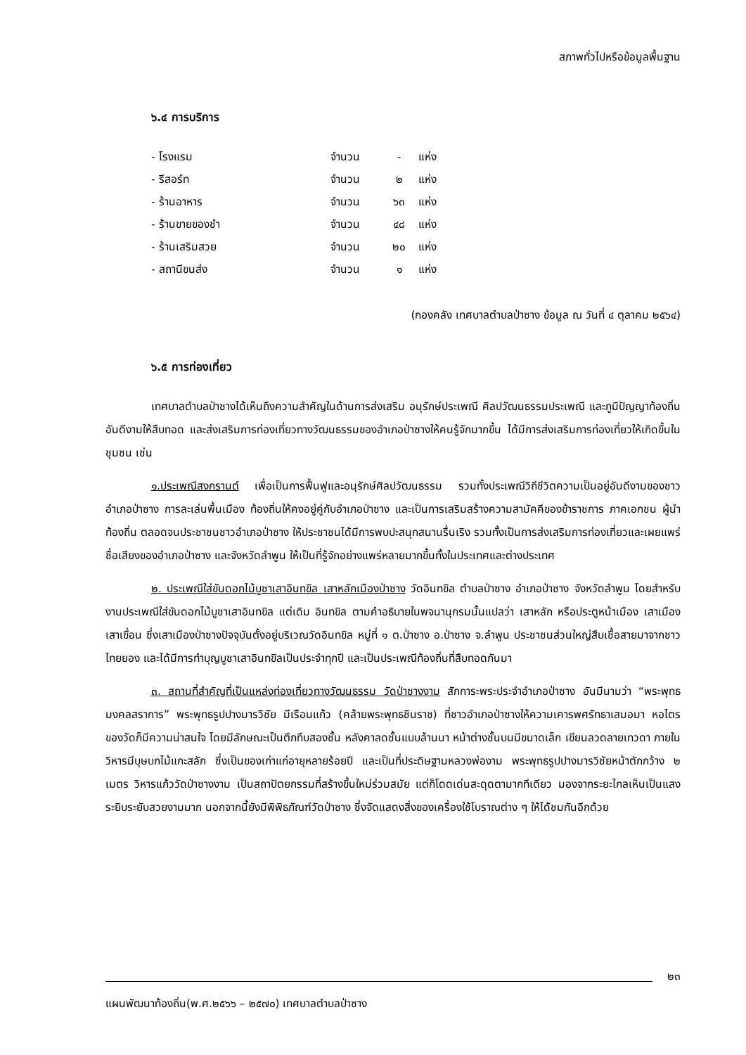สภาพทั่วไปหรือข้อมูลพื้นฐาน
๖.๔ การบริการ
| - โรงแรม | จำนวน | - | แห่ง |
| - รีสอร์ท | จำนวน | ๒ | แห่ง |
| - ร้านอาหาร | จำนวน | ๖๓ | แห่ง |
| - ร้านขายของชำ | จำนวน | ๔๘ | แห่ง |
| - ร้านเสริมสวย | จำนวน | ๒๐ | แห่ง |
| - สถานีขนส่ง | จำนวน | ๑ | แห่ง |
(กองคลัง เทศบาลตำบลป่าซาง ข้อมูล ณ วันที่ ๔ ตุลาคม ๒๕๖๔)
๖.๕ การท่องเที่ยว
เทศบาลตำบลป่าซางได้เห็นถึงความสำคัญในด้านการส่งเสริม อนุรักษ์ประเพณี ศิลปวัฒนธรรมประเพณี และภูมิปัญญาท้องถิ่นอันดีงามให้สืบทอด และส่งเสริมการท่องเที่ยวทางวัฒนธรรมของอำเภอป่าซางให้คนรู้จักมากขึ้น ได้มีการส่งเสริมการท่องเที่ยวให้เกิดขึ้นในชุมชน เช่น
๑.ประเพณีสงกรานต์ เพื่อเป็นการฟื้นฟูและอนุรักษ์ศิลปวัฒนธรรม รวมทั้งประเพณีวิถีชีวิตความเป็นอยู่อันดีงามของชาวอำเภอป่าซาง การละเล่นพื้นเมือง ท้องถิ่นให้คงอยู่คู่กับอำเภอป่าซาง และเป็นการเสริมสร้างความสามัคคีของข้าราชการ ภาคเอกชน ผู้นำท้องถิ่น ตลอดจนประชาชนชาวอำเภอป่าซาง ให้ประชาชนได้มีการพบปะสนุกสนานรื่นเริง รวมทั้งเป็นการส่งเสริมการท่องเที่ยวและเผยแพร่ชื่อเสียงของอำเภอป่าซาง และจังหวัดลำพูน ให้เป็นที่รู้จักอย่างแพร่หลายมากขึ้นทั้งในประเทศและต่างประเทศ
๒. ประเพณีใส่ขันดอกไม้บูชาเสาอินทขิล เสาหลักเมืองป่าซาง วัดอินทขิล ตำบลป่าซาง อำเภอป่าซาง จังหวัดลำพูน โดยสำหรับงานประเพณีใส่ขันดอกไม้บูชาเสาอินทขิล แต่เดิม อินทขิล ตามคำอธิบายในพจนานุกรมนั้นแปลว่า เสาหลัก หรือประตูหน้าเมือง เสาเมือง เสาเขื่อน ซึ่งเสาเมืองป่าซางปัจจุบันตั้งอยู่บริเวณวัดอินทขิล หมู่ที่ ๑ ต.ป่าซาง อ.ป่าซาง จ.ลำพูน ประชาชนส่วนใหญ่สืบเชื้อสายมาจากชาวไทยยอง และได้มีการทำบุญบูชาเสาอินทขิลเป็นประจำทุกปี และเป็นประเพณีท้องถิ่นที่สืบทอดกันมา
๓. สถานที่สำคัญที่เป็นแหล่งท่องเที่ยวทางวัฒนธรรม วัดป่าซางงาม สักการะพระประจำอำเภอป่าซาง อันมีนามว่า “พระพุทธมงคลสราการ” พระพุทธรูปปางมารวิชัย มีเรือนแก้ว (คล้ายพระพุทธชินราช) ที่ชาวอำเภอป่าซางให้ความเคารพศรัทธาเสมอมา หอไตรของวัดก็มีความน่าสนใจ โดยมีลักษณะเป็นตึกทึบสองชั้น หลังคาลดชั้นแบบล้านนา หน้าต่างชั้นบนมีขนาดเล็ก เขียนลวดลายเทวดา ภายในวิหารมีบุษบกไม้แกะสลัก ซึ่งเป็นของเก่าแก่อายุหลายร้อยปี และเป็นที่ประดิษฐานหลวงพ่องาม พระพุทธรูปปางมารวิชัยหน้าตักกว้าง ๒ เมตร วิหารแก้ววัดป่าซางงาม เป็นสถาปัตยกรรมที่สร้างขึ้นใหม่ร่วมสมัย แต่ก็โดดเด่นสะดุดตามากทีเดียว มองจากระยะไกลเห็นเป็นแสงระยิบระยับสวยงามมาก นอกจากนี้ยังมีพิพิธภัณฑ์วัดป่าซาง ซึ่งจัดแสดงสิ่งของเครื่องใช้โบราณต่าง ๆ ให้ได้ชมกันอีกด้วย
๒๓
แผนพัฒนาท้องถิ่น(พ.ศ.๒๕๖๖ – ๒๕๗๐) เทศบาลตำบลป่าซาง